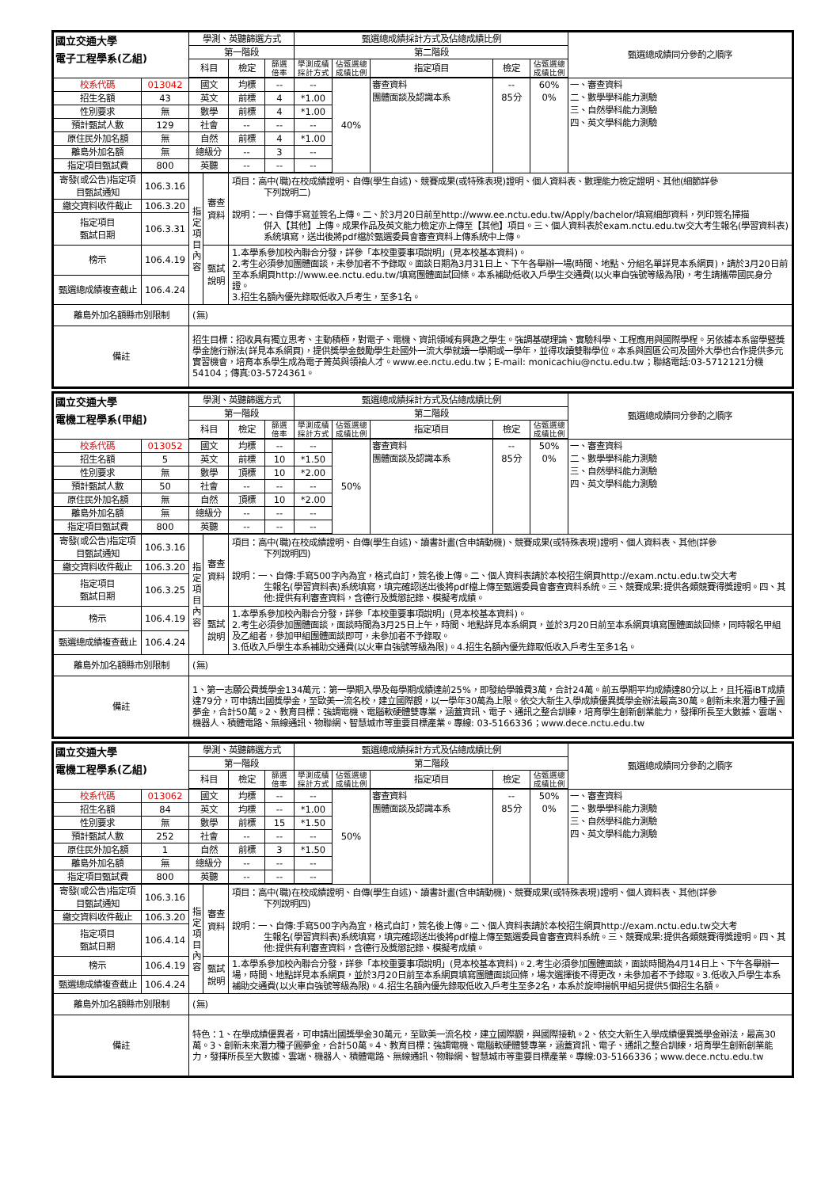| 國立交通大學 電子工程學系(乙組) | | 學測、英聽篩選方式 | | | | 甄選總成績採計方式及佔總成績比例 | | | | | 甄選總成績同分參酌之順序 |
| --- | --- | --- | --- | --- | --- | --- | --- | --- | --- | --- | --- |
| | | 第一階段 | | | | 第二階段 | | | | | |
| | | 科目 | | 檢定 | 篩選 倍率 | 學測成績 採計方式 | 佔甄選總 成績比例 | 指定項目 | 檢定 | 佔甄選總 成績比例 | |
| 校系代碼 | 013042 | 國文 | | 均標 | -- | -- | 40% | 審查資料 團體面談及認識本系 | -- 85分 | 60% 0% | 一、審查資料 二、數學學科能力測驗 三、自然學科能力測驗 四、英文學科能力測驗 |
| 招生名額 | 43 | 英文 | | 前標 | 4 | *1.00 | | | | | |
| 性別要求 | 無 | 數學 | | 前標 | 4 | *1.00 | | | | | |
| 預計甄試人數 | 129 | 社會 | | -- | -- | -- | | | | | |
| 原住民外加名額 | 無 | 自然 | | 前標 | 4 | *1.00 | | | | | |
| 離島外加名額 | 無 | 總級分 | | -- | 3 | -- | | | | | |
| 指定項目甄試費 | 800 | 英聽 | | -- | -- | -- | | | | | |
| 寄發(或公告)指定項目甄試通知 | 106.3.16 | 指定項目內容 | 審查資料 | 項目：高中(職)在校成績證明、自傳(學生自述)、競賽成果(或特殊表現)證明、個人資料表、數理能力檢定證明、其他(細節詳參 下列說明二) 說明：一、自傳手寫並簽名上傳。二、於3月20日前至http://www.ee.nctu.edu.tw/Apply/bachelor/填寫細部資料，列印簽名掃描 併入【其他】上傳。成果作品及英文能力檢定亦上傳至【其他】項目。三、個人資料表於exam.nctu.edu.tw交大考生報名(學習資料表)系統填寫，送出後將pdf檔於甄選委員會審查資料上傳系統中上傳。 | | | | | | | |
| 繳交資料收件截止 | 106.3.20 | | | | | | | | | | |
| 指定項目 甄試日期 | 106.3.31 | | | | | | | | | | |
| 榜示 | 106.4.19 | | 甄試說明 | 1.本學系參加校內聯合分發，詳參「本校重要事項說明」(見本校基本資料)。 2.考生必須參加團體面談，未參加者不予錄取。面談日期為3月31日上、下午各舉辦一場(時間、地點、分組名單詳見本系網頁)，請於3月20日前至本系網頁http://www.ee.nctu.edu.tw/填寫團體面試回條。本系補助低收入戶學生交通費(以火車自強號等級為限)，考生請攜帶國民身分證。 3.招生名額內優先錄取低收入戶考生，至多1名。 | | | | | | | |
| 甄選總成績複查截止 | 106.4.24 | | | | | | | | | | |
| 離島外加名額縣市別限制 | | (無) | | | | | | | | | |
| 備註 | | 招生目標：招收具有獨立思考、主動積極，對電子、電機、資訊領域有興趣之學生。強調基礎理論、實驗科學、工程應用與國際學程。另依據本系留學暨獎學金施行辦法(詳見本系網頁)，提供獎學金鼓勵學生赴國外一流大學就讀一學期或一學年，並得攻讀雙聯學位。本系與園區公司及國外大學也合作提供多元實習機會，培育本系學生成為電子菁英與領袖人才。www.ee.nctu.edu.tw；E-mail: monicachiu@nctu.edu.tw；聯絡電話:03-5712121分機54104；傳真:03-5724361。 | | | | | | | | | |
| 國立交通大學 電機工程學系(甲組) | | 學測、英聽篩選方式 | | | | 甄選總成績採計方式及佔總成績比例 | | | | | 甄選總成績同分參酌之順序 |
| --- | --- | --- | --- | --- | --- | --- | --- | --- | --- | --- | --- |
| | | 第一階段 | | | | 第二階段 | | | | | |
| | | 科目 | | 檢定 | 篩選 倍率 | 學測成績 採計方式 | 佔甄選總 成績比例 | 指定項目 | 檢定 | 佔甄選總 成績比例 | |
| 校系代碼 | 013052 | 國文 | | 均標 | -- | -- | 50% | 審查資料 團體面談及認識本系 | -- 85分 | 50% 0% | 一、審查資料 二、數學學科能力測驗 三、自然學科能力測驗 四、英文學科能力測驗 |
| 招生名額 | 5 | 英文 | | 前標 | 10 | *1.50 | | | | | |
| 性別要求 | 無 | 數學 | | 頂標 | 10 | *2.00 | | | | | |
| 預計甄試人數 | 50 | 社會 | | -- | -- | -- | | | | | |
| 原住民外加名額 | 無 | 自然 | | 頂標 | 10 | *2.00 | | | | | |
| 離島外加名額 | 無 | 總級分 | | -- | -- | -- | | | | | |
| 指定項目甄試費 | 800 | 英聽 | | -- | -- | -- | | | | | |
| 寄發(或公告)指定項目甄試通知 | 106.3.16 | 指定項目內容 | 審查資料 | 項目：高中(職)在校成績證明、自傳(學生自述)、讀書計畫(含申請動機)、競賽成果(或特殊表現)證明、個人資料表、其他(詳參 下列說明四) 說明：一、自傳:手寫500字內為宜，格式自訂，簽名後上傳。二、個人資料表請於本校招生網頁http://exam.nctu.edu.tw交大考 生報名(學習資料表)系統填寫，填完確認送出後將pdf檔上傳至甄選委員會審查資料系統。三、競賽成果:提供各類競賽得獎證明。四、其他:提供有利審查資料，含德行及獎懲記錄、模擬考成績。 | | | | | | | |
| 繳交資料收件截止 | 106.3.20 | | | | | | | | | | |
| 指定項目 甄試日期 | 106.3.25 | | | | | | | | | | |
| 榜示 | 106.4.19 | | 甄試說明 | 1.本學系參加校內聯合分發，詳參「本校重要事項說明」(見本校基本資料)。 2.考生必須參加團體面談，面談時間為3月25日上午，時間、地點詳見本系網頁，並於3月20日前至本系網頁填寫團體面談回條，同時報名甲組及乙組者，參加甲組團體面談即可，未參加者不予錄取。 3.低收入戶學生本系補助交通費(以火車自強號等級為限)。4.招生名額內優先錄取低收入戶考生至多1名。 | | | | | | | |
| 甄選總成績複查截止 | 106.4.24 | | | | | | | | | | |
| 離島外加名額縣市別限制 | | (無) | | | | | | | | | |
| 備註 | | 1、第一志願公費獎學金134萬元：第一學期入學及每學期成績達前25%，即發給學雜費3萬，合計24萬。前五學期平均成績達80分以上，且托福iBT成績達79分，可申請出國獎學金，至歐美一流名校，建立國際觀，以一學年30萬為上限。依交大新生入學成績優異獎學金辦法最高30萬。創新未來潛力種子圓夢金，合計50萬。2、教育目標：強調電機、電腦軟硬體雙專業，涵蓋資訊、電子、通訊之整合訓練，培育學生創新創業能力，發揮所長至大數據、雲端、機器人、積體電路、無線通訊、物聯網、智慧城市等重要目標產業。專線: 03-5166336；www.dece.nctu.edu.tw | | | | | | | | | |
| 國立交通大學 電機工程學系(乙組) | | 學測、英聽篩選方式 | | | | 甄選總成績採計方式及佔總成績比例 | | | | | 甄選總成績同分參酌之順序 |
| --- | --- | --- | --- | --- | --- | --- | --- | --- | --- | --- | --- |
| | | 第一階段 | | | | 第二階段 | | | | | |
| | | 科目 | | 檢定 | 篩選 倍率 | 學測成績 採計方式 | 佔甄選總 成績比例 | 指定項目 | 檢定 | 佔甄選總 成績比例 | |
| 校系代碼 | 013062 | 國文 | | 均標 | -- | -- | 50% | 審查資料 團體面談及認識本系 | -- 85分 | 50% 0% | 一、審查資料 二、數學學科能力測驗 三、自然學科能力測驗 四、英文學科能力測驗 |
| 招生名額 | 84 | 英文 | | 均標 | -- | *1.00 | | | | | |
| 性別要求 | 無 | 數學 | | 前標 | 15 | *1.50 | | | | | |
| 預計甄試人數 | 252 | 社會 | | -- | -- | -- | | | | | |
| 原住民外加名額 | 1 | 自然 | | 前標 | 3 | *1.50 | | | | | |
| 離島外加名額 | 無 | 總級分 | | -- | -- | -- | | | | | |
| 指定項目甄試費 | 800 | 英聽 | | -- | -- | -- | | | | | |
| 寄發(或公告)指定項目甄試通知 | 106.3.16 | 指定項目內容 | 審查資料 | 項目：高中(職)在校成績證明、自傳(學生自述)、讀書計畫(含申請動機)、競賽成果(或特殊表現)證明、個人資料表、其他(詳參 下列說明四) 說明：一、自傳:手寫500字內為宜，格式自訂，簽名後上傳。二、個人資料表請於本校招生網頁http://exam.nctu.edu.tw交大考 生報名(學習資料表)系統填寫，填完確認送出後將pdf檔上傳至甄選委員會審查資料系統。三、競賽成果:提供各類競賽得獎證明。四、其他:提供有利審查資料，含德行及獎懲記錄、模擬考成績。 | | | | | | | |
| 繳交資料收件截止 | 106.3.20 | | | | | | | | | | |
| 指定項目 甄試日期 | 106.4.14 | | | | | | | | | | |
| 榜示 | 106.4.19 | | 甄試說明 | 1.本學系參加校內聯合分發，詳參「本校重要事項說明」(見本校基本資料)。2.考生必須參加團體面談，面談時間為4月14日上、下午各舉辦一場，時間、地點詳見本系網頁，並於3月20日前至本系網頁填寫團體面談回條，場次選擇後不得更改，未參加者不予錄取。3.低收入戶學生本系補助交通費(以火車自強號等級為限)。4.招生名額內優先錄取低收入戶考生至多2名，本系於旋坤揚帆甲組另提供5個招生名額。 | | | | | | | |
| 甄選總成績複查截止 | 106.4.24 | | | | | | | | | | |
| 離島外加名額縣市別限制 | | (無) | | | | | | | | | |
| 備註 | | 特色：1、在學成績優異者，可申請出國獎學金30萬元，至歐美一流名校，建立國際觀，與國際接軌。2、依交大新生入學成績優異獎學金辦法，最高30萬。3、創新未來潛力種子圓夢金，合計50萬。4、教育目標：強調電機、電腦軟硬體雙專業，涵蓋資訊、電子、通訊之整合訓練，培育學生創新創業能力，發揮所長至大數據、雲端、機器人、積體電路、無線通訊、物聯網、智慧城市等重要目標產業。專線:03-5166336；www.dece.nctu.edu.tw | | | | | | | | | |